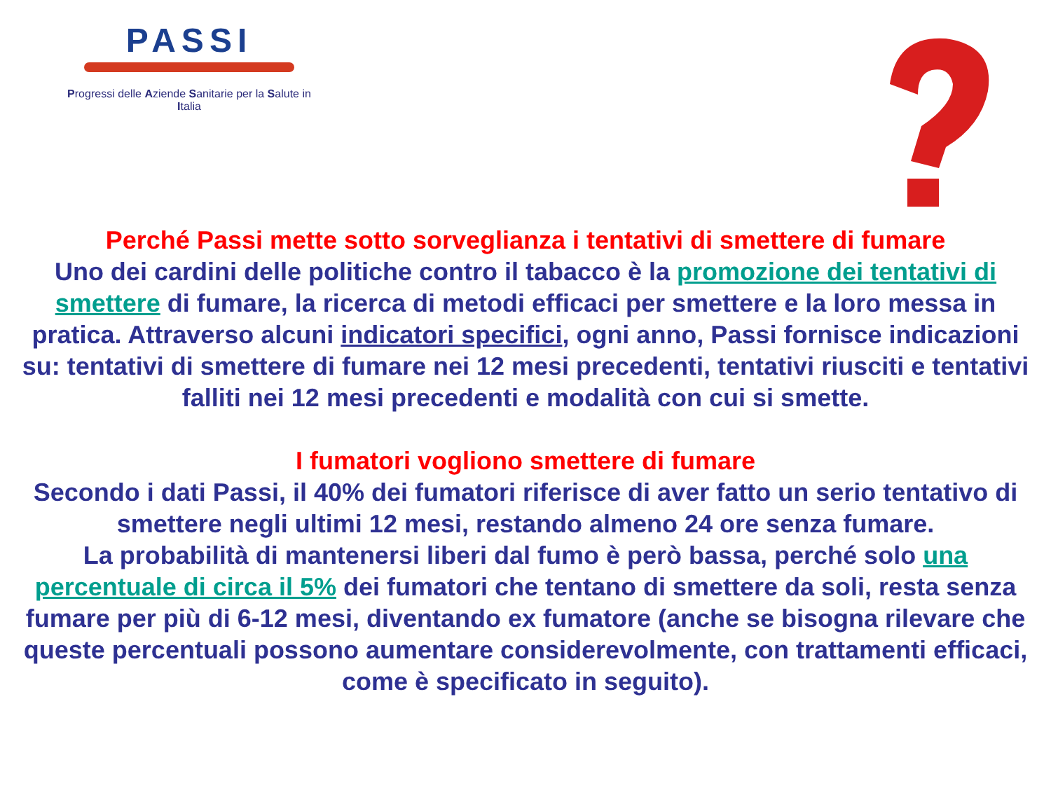PASSI
Progressi delle Aziende Sanitarie per la Salute in Italia
Perché Passi mette sotto sorveglianza i tentativi di smettere di fumare
Uno dei cardini delle politiche contro il tabacco è la promozione dei tentativi di smettere di fumare, la ricerca di metodi efficaci per smettere e la loro messa in pratica. Attraverso alcuni indicatori specifici, ogni anno, Passi fornisce indicazioni su: tentativi di smettere di fumare nei 12 mesi precedenti, tentativi riusciti e tentativi falliti nei 12 mesi precedenti e modalità con cui si smette.
I fumatori vogliono smettere di fumare
Secondo i dati Passi, il 40% dei fumatori riferisce di aver fatto un serio tentativo di smettere negli ultimi 12 mesi, restando almeno 24 ore senza fumare.
La probabilità di mantenersi liberi dal fumo è però bassa, perché solo una percentuale di circa il 5% dei fumatori che tentano di smettere da soli, resta senza fumare per più di 6-12 mesi, diventando ex fumatore (anche se bisogna rilevare che queste percentuali possono aumentare considerevolmente, con trattamenti efficaci, come è specificato in seguito).